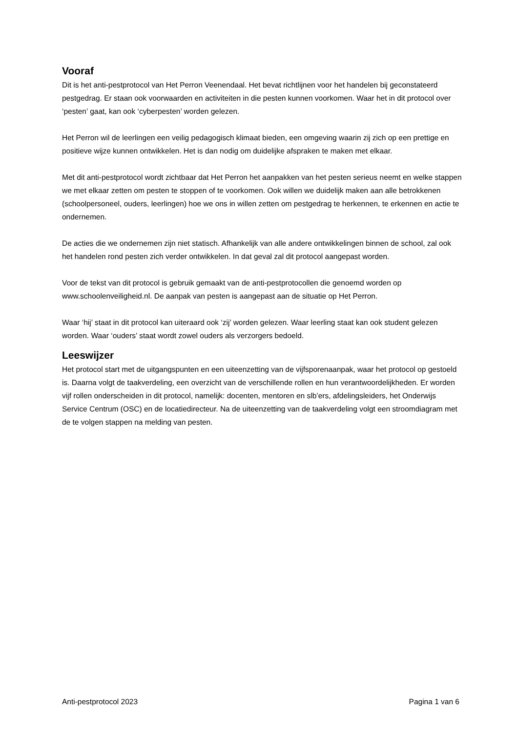Vooraf
Dit is het anti-pestprotocol van Het Perron Veenendaal. Het bevat richtlijnen voor het handelen bij geconstateerd pestgedrag. Er staan ook voorwaarden en activiteiten in die pesten kunnen voorkomen. Waar het in dit protocol over ‘pesten’ gaat, kan ook ‘cyberpesten’ worden gelezen.
Het Perron wil de leerlingen een veilig pedagogisch klimaat bieden, een omgeving waarin zij zich op een prettige en positieve wijze kunnen ontwikkelen. Het is dan nodig om duidelijke afspraken te maken met elkaar.
Met dit anti-pestprotocol wordt zichtbaar dat Het Perron het aanpakken van het pesten serieus neemt en welke stappen we met elkaar zetten om pesten te stoppen of te voorkomen. Ook willen we duidelijk maken aan alle betrokkenen (schoolpersoneel, ouders, leerlingen) hoe we ons in willen zetten om pestgedrag te herkennen, te erkennen en actie te ondernemen.
De acties die we ondernemen zijn niet statisch. Afhankelijk van alle andere ontwikkelingen binnen de school, zal ook het handelen rond pesten zich verder ontwikkelen. In dat geval zal dit protocol aangepast worden.
Voor de tekst van dit protocol is gebruik gemaakt van de anti-pestprotocollen die genoemd worden op www.schoolenveiligheid.nl. De aanpak van pesten is aangepast aan de situatie op Het Perron.
Waar ‘hij’ staat in dit protocol kan uiteraard ook ‘zij’ worden gelezen. Waar leerling staat kan ook student gelezen worden. Waar ‘ouders’ staat wordt zowel ouders als verzorgers bedoeld.
Leeswijzer
Het protocol start met de uitgangspunten en een uiteenzetting van de vijfsporenaanpak, waar het protocol op gestoeld is. Daarna volgt de taakverdeling, een overzicht van de verschillende rollen en hun verantwoordelijkheden. Er worden vijf rollen onderscheiden in dit protocol, namelijk: docenten, mentoren en slb’ers, afdelingsleiders, het Onderwijs Service Centrum (OSC) en de locatiedirecteur. Na de uiteenzetting van de taakverdeling volgt een stroomdiagram met de te volgen stappen na melding van pesten.
Anti-pestprotocol 2023 Pagina 1 van 6